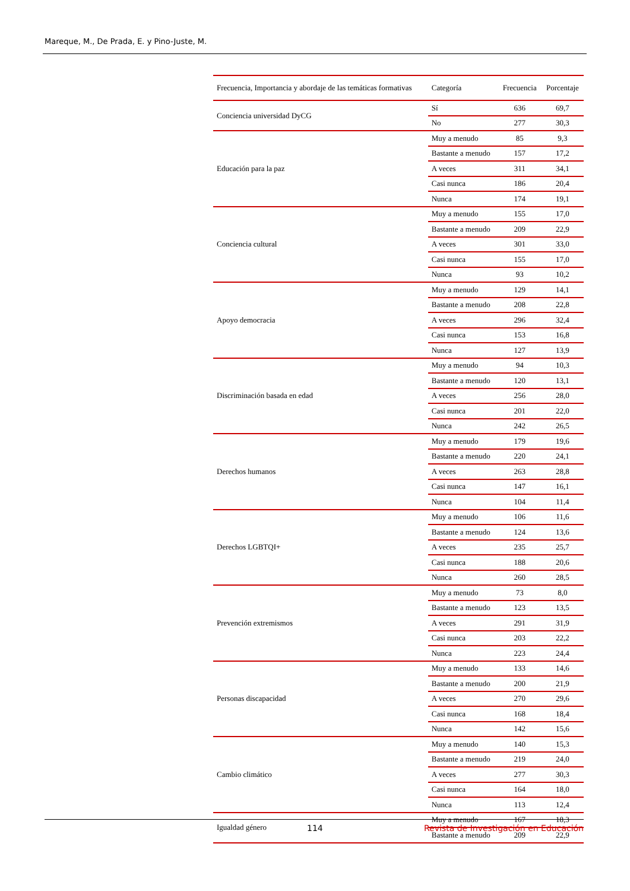Mareque, M., De Prada, E. y Pino-Juste, M.
| Frecuencia, Importancia y abordaje de las temáticas formativas | Categoría | Frecuencia | Porcentaje |
| --- | --- | --- | --- |
| Conciencia universidad DyCG | Sí | 636 | 69,7 |
| | No | 277 | 30,3 |
| Educación para la paz | Muy a menudo | 85 | 9,3 |
| | Bastante a menudo | 157 | 17,2 |
| | A veces | 311 | 34,1 |
| | Casi nunca | 186 | 20,4 |
| | Nunca | 174 | 19,1 |
| Conciencia cultural | Muy a menudo | 155 | 17,0 |
| | Bastante a menudo | 209 | 22,9 |
| | A veces | 301 | 33,0 |
| | Casi nunca | 155 | 17,0 |
| | Nunca | 93 | 10,2 |
| Apoyo democracia | Muy a menudo | 129 | 14,1 |
| | Bastante a menudo | 208 | 22,8 |
| | A veces | 296 | 32,4 |
| | Casi nunca | 153 | 16,8 |
| | Nunca | 127 | 13,9 |
| Discriminación basada en edad | Muy a menudo | 94 | 10,3 |
| | Bastante a menudo | 120 | 13,1 |
| | A veces | 256 | 28,0 |
| | Casi nunca | 201 | 22,0 |
| | Nunca | 242 | 26,5 |
| Derechos humanos | Muy a menudo | 179 | 19,6 |
| | Bastante a menudo | 220 | 24,1 |
| | A veces | 263 | 28,8 |
| | Casi nunca | 147 | 16,1 |
| | Nunca | 104 | 11,4 |
| Derechos LGBTQI+ | Muy a menudo | 106 | 11,6 |
| | Bastante a menudo | 124 | 13,6 |
| | A veces | 235 | 25,7 |
| | Casi nunca | 188 | 20,6 |
| | Nunca | 260 | 28,5 |
| Prevención extremismos | Muy a menudo | 73 | 8,0 |
| | Bastante a menudo | 123 | 13,5 |
| | A veces | 291 | 31,9 |
| | Casi nunca | 203 | 22,2 |
| | Nunca | 223 | 24,4 |
| Personas discapacidad | Muy a menudo | 133 | 14,6 |
| | Bastante a menudo | 200 | 21,9 |
| | A veces | 270 | 29,6 |
| | Casi nunca | 168 | 18,4 |
| | Nunca | 142 | 15,6 |
| Cambio climático | Muy a menudo | 140 | 15,3 |
| | Bastante a menudo | 219 | 24,0 |
| | A veces | 277 | 30,3 |
| | Casi nunca | 164 | 18,0 |
| | Nunca | 113 | 12,4 |
| Igualdad género | Muy a menudo | 167 | 18,3 |
| | Bastante a menudo | 209 | 22,9 |
114 Revista de Investigación en Educación